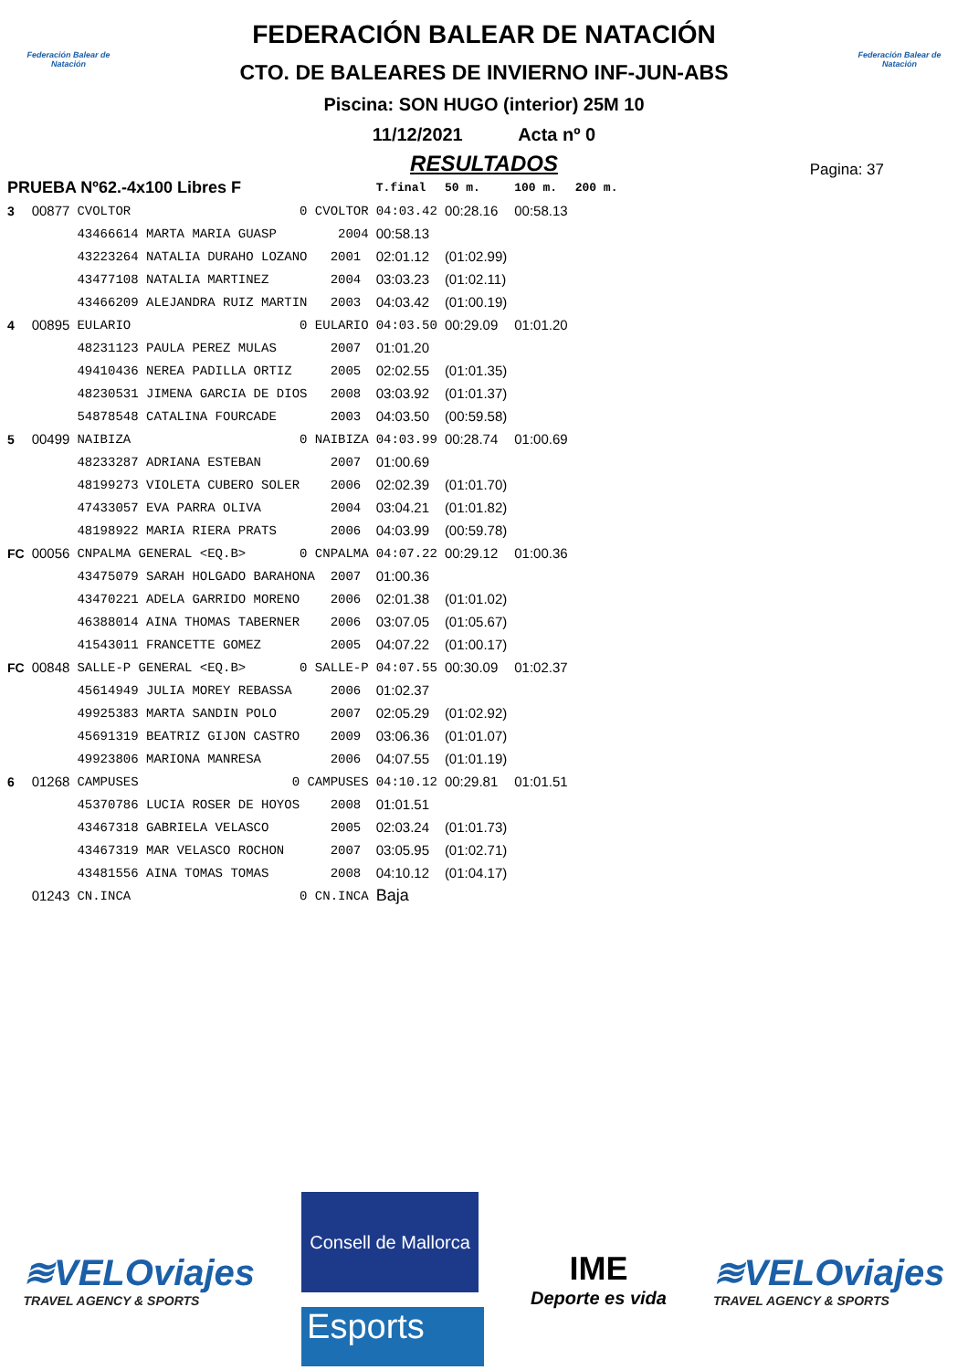Federación Balear de Natación
FEDERACIÓN BALEAR DE NATACIÓN
CTO. DE BALEARES DE INVIERNO INF-JUN-ABS
Piscina: SON HUGO (interior) 25M 10
11/12/2021 Acta nº 0
Federación Balear de Natación
RESULTADOS
Pagina: 37
| PRUEBA Nº62.-4x100 Libres F | | | | T.final | 50 m. | 100 m. | 200 m. |
| --- | --- | --- | --- | --- | --- | --- | --- |
| 3 | 00877 | CVOLTOR | 0 CVOLTOR | 04:03.42 | 00:28.16 | 00:58.13 | |
| | | 43466614 MARTA MARIA GUASP 2004 | | 00:58.13 | | | |
| | | 43223264 NATALIA DURAHO LOZANO 2001 | | 02:01.12 | (01:02.99) | | |
| | | 43477108 NATALIA MARTINEZ 2004 | | 03:03.23 | (01:02.11) | | |
| | | 43466209 ALEJANDRA RUIZ MARTIN 2003 | | 04:03.42 | (01:00.19) | | |
| 4 | 00895 | EULARIO | 0 EULARIO | 04:03.50 | 00:29.09 | 01:01.20 | |
| | | 48231123 PAULA PEREZ MULAS 2007 | | 01:01.20 | | | |
| | | 49410436 NEREA PADILLA ORTIZ 2005 | | 02:02.55 | (01:01.35) | | |
| | | 48230531 JIMENA GARCIA DE DIOS 2008 | | 03:03.92 | (01:01.37) | | |
| | | 54878548 CATALINA FOURCADE 2003 | | 04:03.50 | (00:59.58) | | |
| 5 | 00499 | NAIBIZA | 0 NAIBIZA | 04:03.99 | 00:28.74 | 01:00.69 | |
| | | 48233287 ADRIANA ESTEBAN 2007 | | 01:00.69 | | | |
| | | 48199273 VIOLETA CUBERO SOLER 2006 | | 02:02.39 | (01:01.70) | | |
| | | 47433057 EVA PARRA OLIVA 2004 | | 03:04.21 | (01:01.82) | | |
| | | 48198922 MARIA RIERA PRATS 2006 | | 04:03.99 | (00:59.78) | | |
| FC | 00056 | CNPALMA GENERAL <EQ.B> | 0 CNPALMA | 04:07.22 | 00:29.12 | 01:00.36 | |
| | | 43475079 SARAH HOLGADO BARAHONA 2007 | | 01:00.36 | | | |
| | | 43470221 ADELA GARRIDO MORENO 2006 | | 02:01.38 | (01:01.02) | | |
| | | 46388014 AINA THOMAS TABERNER 2006 | | 03:07.05 | (01:05.67) | | |
| | | 41543011 FRANCETTE GOMEZ 2005 | | 04:07.22 | (01:00.17) | | |
| FC | 00848 | SALLE-P GENERAL <EQ.B> | 0 SALLE-P | 04:07.55 | 00:30.09 | 01:02.37 | |
| | | 45614949 JULIA MOREY REBASSA 2006 | | 01:02.37 | | | |
| | | 49925383 MARTA SANDIN POLO 2007 | | 02:05.29 | (01:02.92) | | |
| | | 45691319 BEATRIZ GIJON CASTRO 2009 | | 03:06.36 | (01:01.07) | | |
| | | 49923806 MARIONA MANRESA 2006 | | 04:07.55 | (01:01.19) | | |
| 6 | 01268 | CAMPUSES | 0 CAMPUSES | 04:10.12 | 00:29.81 | 01:01.51 | |
| | | 45370786 LUCIA ROSER DE HOYOS 2008 | | 01:01.51 | | | |
| | | 43467318 GABRIELA VELASCO 2005 | | 02:03.24 | (01:01.73) | | |
| | | 43467319 MAR VELASCO ROCHON 2007 | | 03:05.95 | (01:02.71) | | |
| | | 43481556 AINA TOMAS TOMAS 2008 | | 04:10.12 | (01:04.17) | | |
| | 01243 | CN.INCA | 0 CN.INCA | Baja | | | |
≋VELOviajes
TRAVEL AGENCY & SPORTS
Consell de Mallorca
Esports
IME
Deporte es vida
≋VELOviajes
TRAVEL AGENCY & SPORTS